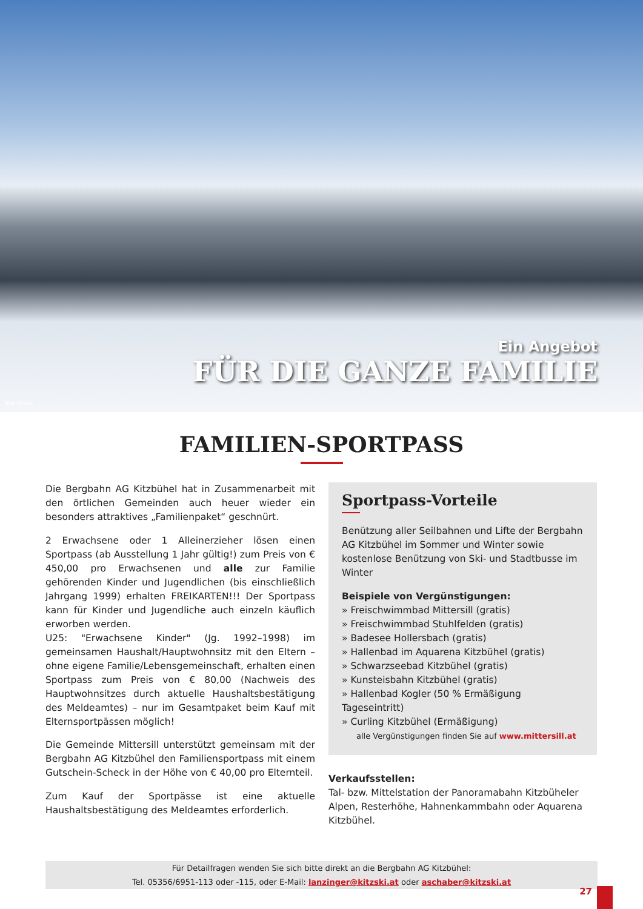Bild: Kitzski
Ein Angebot
FÜR DIE GANZE FAMILIE
FAMILIEN-SPORTPASS
Die Bergbahn AG Kitzbühel hat in Zusammenarbeit mit den örtlichen Gemeinden auch heuer wieder ein besonders attraktives „Familienpaket“ geschnürt.
2 Erwachsene oder 1 Alleinerzieher lösen einen Sportpass (ab Ausstellung 1 Jahr gültig!) zum Preis von € 450,00 pro Erwachsenen und alle zur Familie gehörenden Kinder und Jugendlichen (bis einschließlich Jahrgang 1999) erhalten FREIKARTEN!!! Der Sportpass kann für Kinder und Jugendliche auch einzeln käuflich erworben werden.
U25: "Erwachsene Kinder" (Jg. 1992–1998) im gemeinsamen Haushalt/Hauptwohnsitz mit den Eltern – ohne eigene Familie/Lebensgemeinschaft, erhalten einen Sportpass zum Preis von € 80,00 (Nachweis des Hauptwohnsitzes durch aktuelle Haushaltsbestätigung des Meldeamtes) – nur im Gesamtpaket beim Kauf mit Elternsportpässen möglich!
Die Gemeinde Mittersill unterstützt gemeinsam mit der Bergbahn AG Kitzbühel den Familiensportpass mit einem Gutschein-Scheck in der Höhe von € 40,00 pro Elternteil.
Zum Kauf der Sportpässe ist eine aktuelle Haushaltsbestätigung des Meldeamtes erforderlich.
Sportpass-Vorteile
Benützung aller Seilbahnen und Lifte der Bergbahn AG Kitzbühel im Sommer und Winter sowie kostenlose Benützung von Ski- und Stadtbusse im Winter
Beispiele von Vergünstigungen:
» Freischwimmbad Mittersill (gratis)
» Freischwimmbad Stuhlfelden (gratis)
» Badesee Hollersbach (gratis)
» Hallenbad im Aquarena Kitzbühel (gratis)
» Schwarzseebad Kitzbühel (gratis)
» Kunsteisbahn Kitzbühel (gratis)
» Hallenbad Kogler (50 % Ermäßigung Tageseintritt)
» Curling Kitzbühel (Ermäßigung)
alle Vergünstigungen finden Sie auf www.mittersill.at
Verkaufsstellen:
Tal- bzw. Mittelstation der Panoramabahn Kitzbüheler Alpen, Resterhöhe, Hahnenkammbahn oder Aquarena Kitzbühel.
Für Detailfragen wenden Sie sich bitte direkt an die Bergbahn AG Kitzbühel:
Tel. 05356/6951-113 oder -115, oder E-Mail: lanzinger@kitzski.at oder aschaber@kitzski.at
27